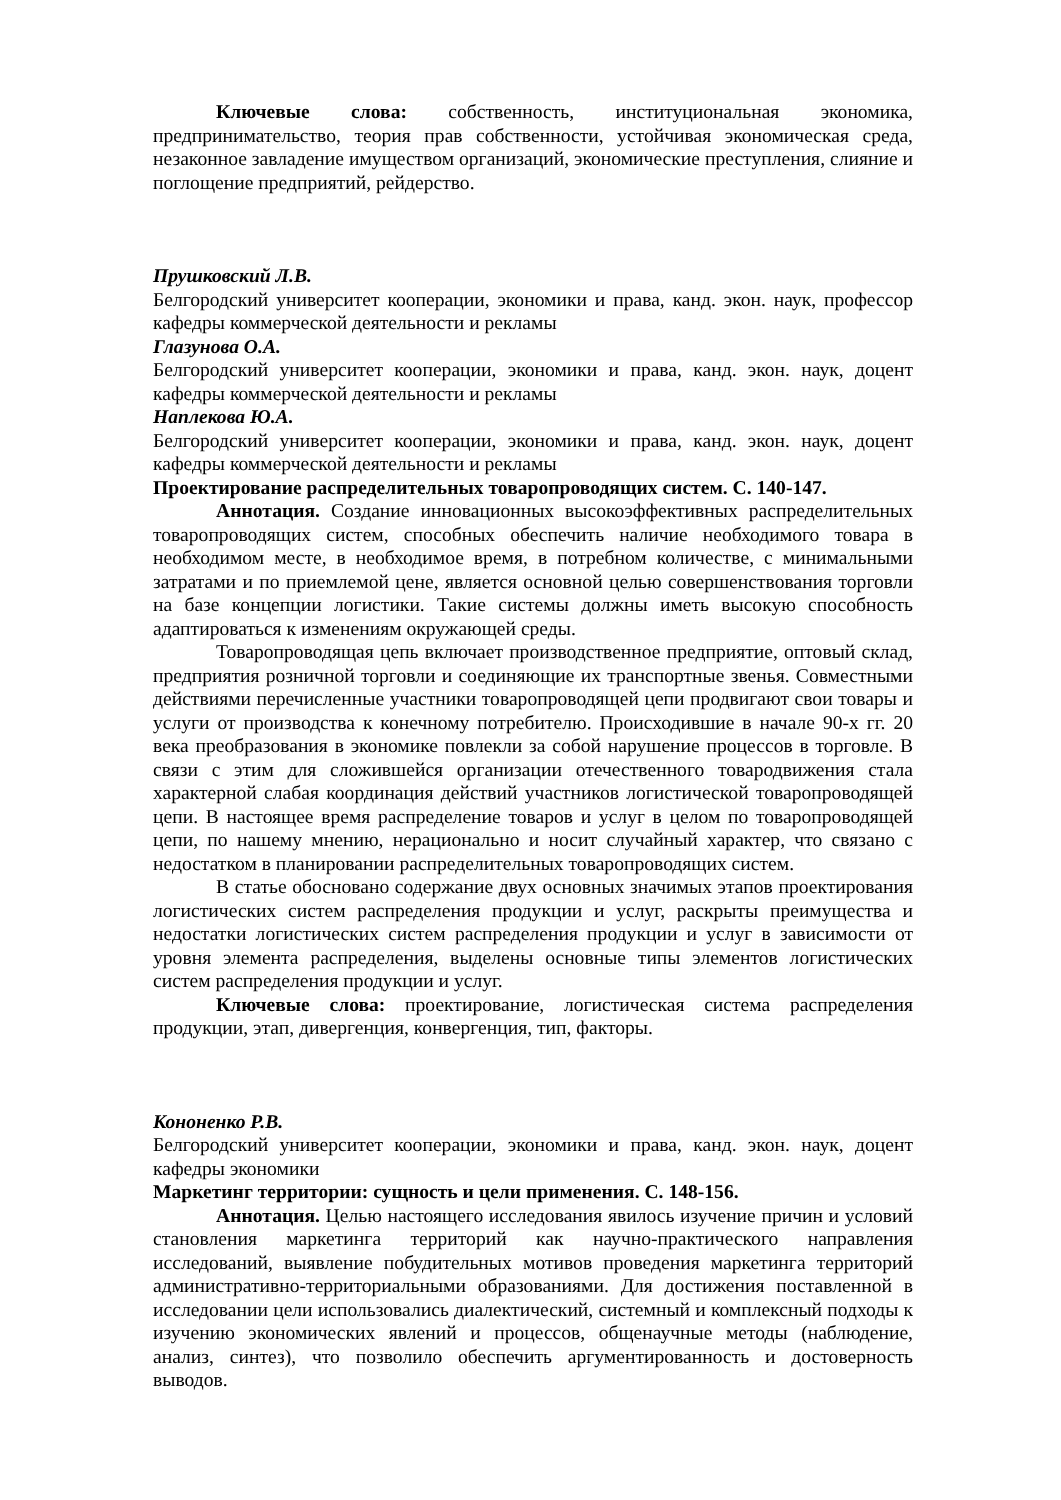Ключевые слова: собственность, институциональная экономика, предпринимательство, теория прав собственности, устойчивая экономическая среда, незаконное завладение имуществом организаций, экономические преступления, слияние и поглощение предприятий, рейдерство.
Прушковский Л.В.
Белгородский университет кооперации, экономики и права, канд. экон. наук, профессор кафедры коммерческой деятельности и рекламы
Глазунова О.А.
Белгородский университет кооперации, экономики и права, канд. экон. наук, доцент кафедры коммерческой деятельности и рекламы
Наплекова Ю.А.
Белгородский университет кооперации, экономики и права, канд. экон. наук, доцент кафедры коммерческой деятельности и рекламы
Проектирование распределительных товаропроводящих систем. С. 140-147.
Аннотация. Создание инновационных высокоэффективных распределительных товаропроводящих систем, способных обеспечить наличие необходимого товара в необходимом месте, в необходимое время, в потребном количестве, с минимальными затратами и по приемлемой цене, является основной целью совершенствования торговли на базе концепции логистики. Такие системы должны иметь высокую способность адаптироваться к изменениям окружающей среды.
Товаропроводящая цепь включает производственное предприятие, оптовый склад, предприятия розничной торговли и соединяющие их транспортные звенья. Совместными действиями перечисленные участники товаропроводящей цепи продвигают свои товары и услуги от производства к конечному потребителю. Происходившие в начале 90-х гг. 20 века преобразования в экономике повлекли за собой нарушение процессов в торговле. В связи с этим для сложившейся организации отечественного товародвижения стала характерной слабая координация действий участников логистической товаропроводящей цепи. В настоящее время распределение товаров и услуг в целом по товаропроводящей цепи, по нашему мнению, нерационально и носит случайный характер, что связано с недостатком в планировании распределительных товаропроводящих систем.
В статье обосновано содержание двух основных значимых этапов проектирования логистических систем распределения продукции и услуг, раскрыты преимущества и недостатки логистических систем распределения продукции и услуг в зависимости от уровня элемента распределения, выделены основные типы элементов логистических систем распределения продукции и услуг.
Ключевые слова: проектирование, логистическая система распределения продукции, этап, дивергенция, конвергенция, тип, факторы.
Кононенко Р.В.
Белгородский университет кооперации, экономики и права, канд. экон. наук, доцент кафедры экономики
Маркетинг территории: сущность и цели применения. С. 148-156.
Аннотация. Целью настоящего исследования явилось изучение причин и условий становления маркетинга территорий как научно-практического направления исследований, выявление побудительных мотивов проведения маркетинга территорий административно-территориальными образованиями. Для достижения поставленной в исследовании цели использовались диалектический, системный и комплексный подходы к изучению экономических явлений и процессов, общенаучные методы (наблюдение, анализ, синтез), что позволило обеспечить аргументированность и достоверность выводов.